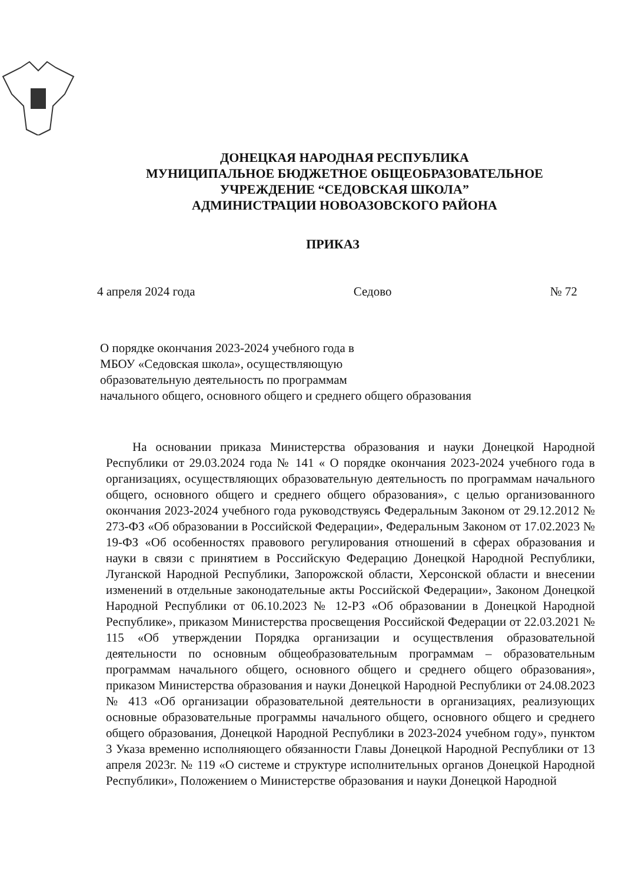ДОНЕЦКАЯ НАРОДНАЯ РЕСПУБЛИКА
МУНИЦИПАЛЬНОЕ БЮДЖЕТНОЕ ОБЩЕОБРАЗОВАТЕЛЬНОЕ
УЧРЕЖДЕНИЕ “СЕДОВСКАЯ ШКОЛА”
АДМИНИСТРАЦИИ НОВОАЗОВСКОГО РАЙОНА
ПРИКАЗ
4 апреля 2024 года Седово № 72
О порядке окончания 2023-2024 учебного года в
МБОУ «Седовская школа», осуществляющую
образовательную деятельность по программам
начального общего, основного общего и среднего общего образования
На основании приказа Министерства образования и науки Донецкой Народной Республики от 29.03.2024 года № 141 « О порядке окончания 2023-2024 учебного года в организациях, осуществляющих образовательную деятельность по программам начального общего, основного общего и среднего общего образования», с целью организованного окончания 2023-2024 учебного года руководствуясь Федеральным Законом от 29.12.2012 № 273-ФЗ «Об образовании в Российской Федерации», Федеральным Законом от 17.02.2023 № 19-ФЗ «Об особенностях правового регулирования отношений в сферах образования и науки в связи с принятием в Российскую Федерацию Донецкой Народной Республики, Луганской Народной Республики, Запорожской области, Херсонской области и внесении изменений в отдельные законодательные акты Российской Федерации», Законом Донецкой Народной Республики от 06.10.2023 № 12-РЗ «Об образовании в Донецкой Народной Республике», приказом Министерства просвещения Российской Федерации от 22.03.2021 № 115 «Об утверждении Порядка организации и осуществления образовательной деятельности по основным общеобразовательным программам – образовательным программам начального общего, основного общего и среднего общего образования», приказом Министерства образования и науки Донецкой Народной Республики от 24.08.2023 № 413 «Об организации образовательной деятельности в организациях, реализующих основные образовательные программы начального общего, основного общего и среднего общего образования, Донецкой Народной Республики в 2023-2024 учебном году», пунктом 3 Указа временно исполняющего обязанности Главы Донецкой Народной Республики от 13 апреля 2023г. № 119 «О системе и структуре исполнительных органов Донецкой Народной Республики», Положением о Министерстве образования и науки Донецкой Народной